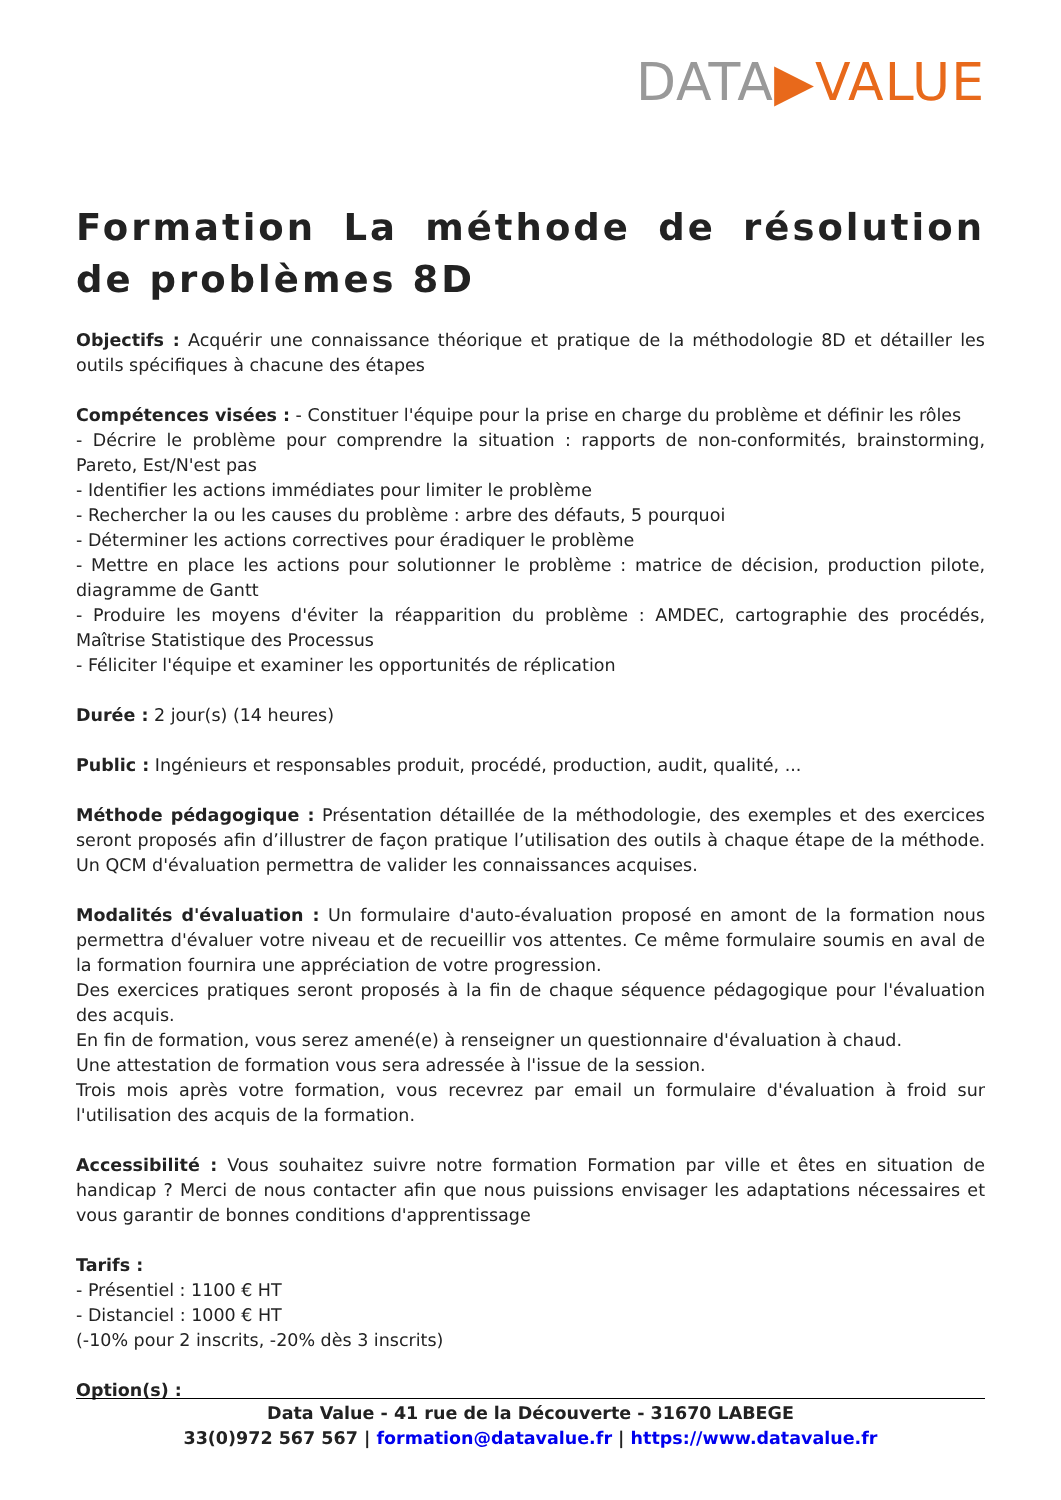DATA▶VALUE
Formation La méthode de résolution de problèmes 8D
Objectifs : Acquérir une connaissance théorique et pratique de la méthodologie 8D et détailler les outils spécifiques à chacune des étapes
Compétences visées : - Constituer l'équipe pour la prise en charge du problème et définir les rôles
- Décrire le problème pour comprendre la situation : rapports de non-conformités, brainstorming, Pareto, Est/N'est pas
- Identifier les actions immédiates pour limiter le problème
- Rechercher la ou les causes du problème : arbre des défauts, 5 pourquoi
- Déterminer les actions correctives pour éradiquer le problème
- Mettre en place les actions pour solutionner le problème : matrice de décision, production pilote, diagramme de Gantt
- Produire les moyens d'éviter la réapparition du problème : AMDEC, cartographie des procédés, Maîtrise Statistique des Processus
- Féliciter l'équipe et examiner les opportunités de réplication
Durée : 2 jour(s) (14 heures)
Public : Ingénieurs et responsables produit, procédé, production, audit, qualité, ...
Méthode pédagogique : Présentation détaillée de la méthodologie, des exemples et des exercices seront proposés afin d’illustrer de façon pratique l’utilisation des outils à chaque étape de la méthode. Un QCM d'évaluation permettra de valider les connaissances acquises.
Modalités d'évaluation : Un formulaire d'auto-évaluation proposé en amont de la formation nous permettra d'évaluer votre niveau et de recueillir vos attentes. Ce même formulaire soumis en aval de la formation fournira une appréciation de votre progression.
Des exercices pratiques seront proposés à la fin de chaque séquence pédagogique pour l'évaluation des acquis.
En fin de formation, vous serez amené(e) à renseigner un questionnaire d'évaluation à chaud.
Une attestation de formation vous sera adressée à l'issue de la session.
Trois mois après votre formation, vous recevrez par email un formulaire d'évaluation à froid sur l'utilisation des acquis de la formation.
Accessibilité : Vous souhaitez suivre notre formation Formation par ville et êtes en situation de handicap ? Merci de nous contacter afin que nous puissions envisager les adaptations nécessaires et vous garantir de bonnes conditions d'apprentissage
Tarifs :
- Présentiel : 1100 € HT
- Distanciel : 1000 € HT
(-10% pour 2 inscrits, -20% dès 3 inscrits)
Option(s) :
Data Value - 41 rue de la Découverte - 31670 LABEGE
33(0)972 567 567 | formation@datavalue.fr | https://www.datavalue.fr